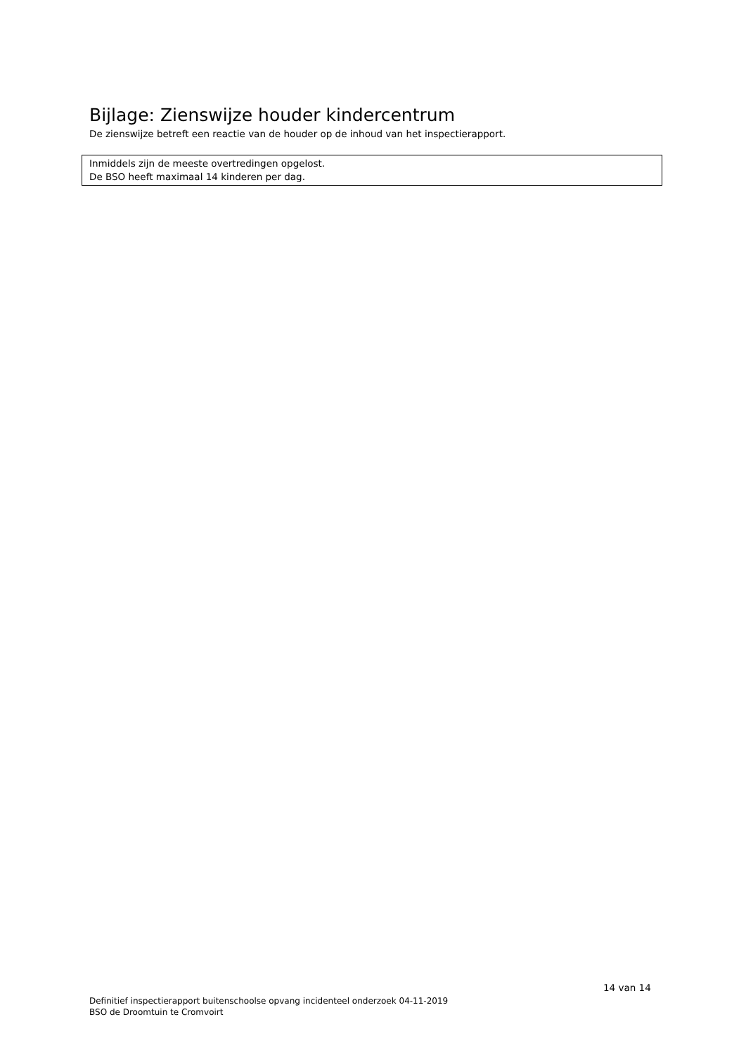Bijlage: Zienswijze houder kindercentrum
De zienswijze betreft een reactie van de houder op de inhoud van het inspectierapport.
Inmiddels zijn de meeste overtredingen opgelost.
De BSO heeft maximaal 14 kinderen per dag.
14 van 14
Definitief inspectierapport buitenschoolse opvang incidenteel onderzoek 04-11-2019
BSO de Droomtuin te Cromvoirt